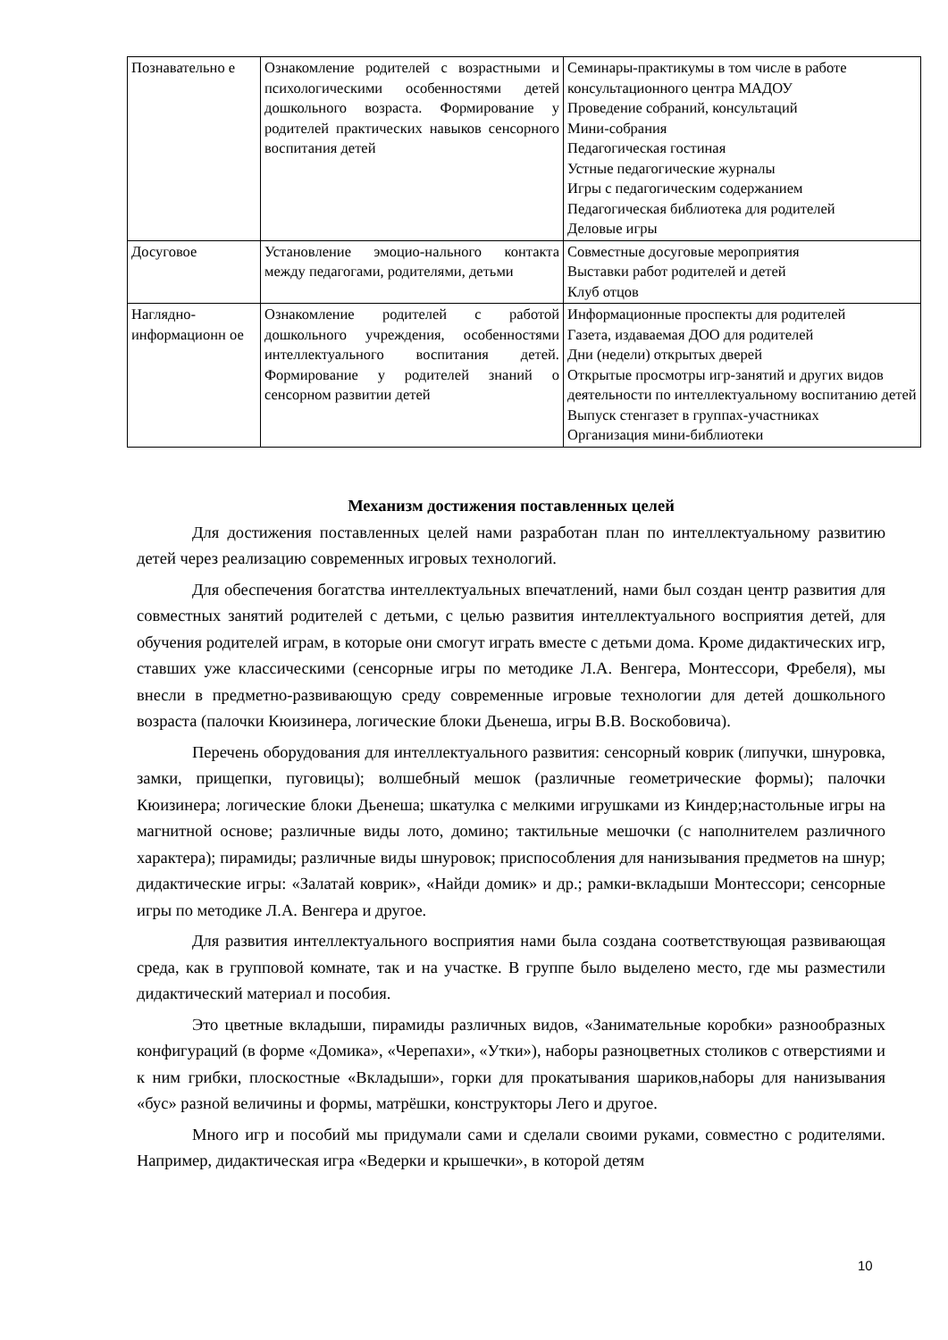| Познавательно е | Ознакомление родителей с возрастными и психологическими особенностями детей дошкольного возраста. Формирование у родителей практических навыков сенсорного воспитания детей | Семинары-практикумы в том числе в работе консультационного центра МАДОУ Проведение собраний, консультаций Мини-собрания Педагогическая гостиная Устные педагогические журналы Игры с педагогическим содержанием Педагогическая библиотека для родителей Деловые игры |
| Досуговое | Установление эмоцио-нального контакта между педагогами, родителями, детьми | Совместные досуговые мероприятия Выставки работ родителей и детей Клуб отцов |
| Наглядно-информационн ое | Ознакомление родителей с работой дошкольного учреждения, особенностями интеллектуального воспитания детей. Формирование у родителей знаний о сенсорном развитии детей | Информационные проспекты для родителей Газета, издаваемая ДОО для родителей Дни (недели) открытых дверей Открытые просмотры игр-занятий и других видов деятельности по интеллектуальному воспитанию детей Выпуск стенгазет в группах-участниках Организация мини-библиотеки |
Механизм достижения поставленных целей
Для достижения поставленных целей нами разработан план по интеллектуальному развитию детей через реализацию современных игровых технологий.
Для обеспечения богатства интеллектуальных впечатлений, нами был создан центр развития для совместных занятий родителей с детьми, с целью развития интеллектуального восприятия детей, для обучения родителей играм, в которые они смогут играть вместе с детьми дома. Кроме дидактических игр, ставших уже классическими (сенсорные игры по методике Л.А. Венгера, Монтессори, Фребеля), мы внесли в предметно-развивающую среду современные игровые технологии для детей дошкольного возраста (палочки Кюизинера, логические блоки Дьенеша, игры В.В. Воскобовича).
Перечень оборудования для интеллектуального развития: сенсорный коврик (липучки, шнуровка, замки, прищепки, пуговицы); волшебный мешок (различные геометрические формы); палочки Кюизинера; логические блоки Дьенеша; шкатулка с мелкими игрушками из Киндер;настольные игры на магнитной основе; различные виды лото, домино; тактильные мешочки (с наполнителем различного характера); пирамиды; различные виды шнуровок; приспособления для нанизывания предметов на шнур; дидактические игры: «Залатай коврик», «Найди домик» и др.; рамки-вкладыши Монтессори; сенсорные игры по методике Л.А. Венгера и другое.
Для развития интеллектуального восприятия нами была создана соответствующая развивающая среда, как в групповой комнате, так и на участке. В группе было выделено место, где мы разместили дидактический материал и пособия.
Это цветные вкладыши, пирамиды различных видов, «Занимательные коробки» разнообразных конфигураций (в форме «Домика», «Черепахи», «Утки»), наборы разноцветных столиков с отверстиями и к ним грибки, плоскостные «Вкладыши», горки для прокатывания шариков,наборы для нанизывания «бус» разной величины и формы, матрёшки, конструкторы Лего и другое.
Много игр и пособий мы придумали сами и сделали своими руками, совместно с родителями. Например, дидактическая игра «Ведерки и крышечки», в которой детям
10